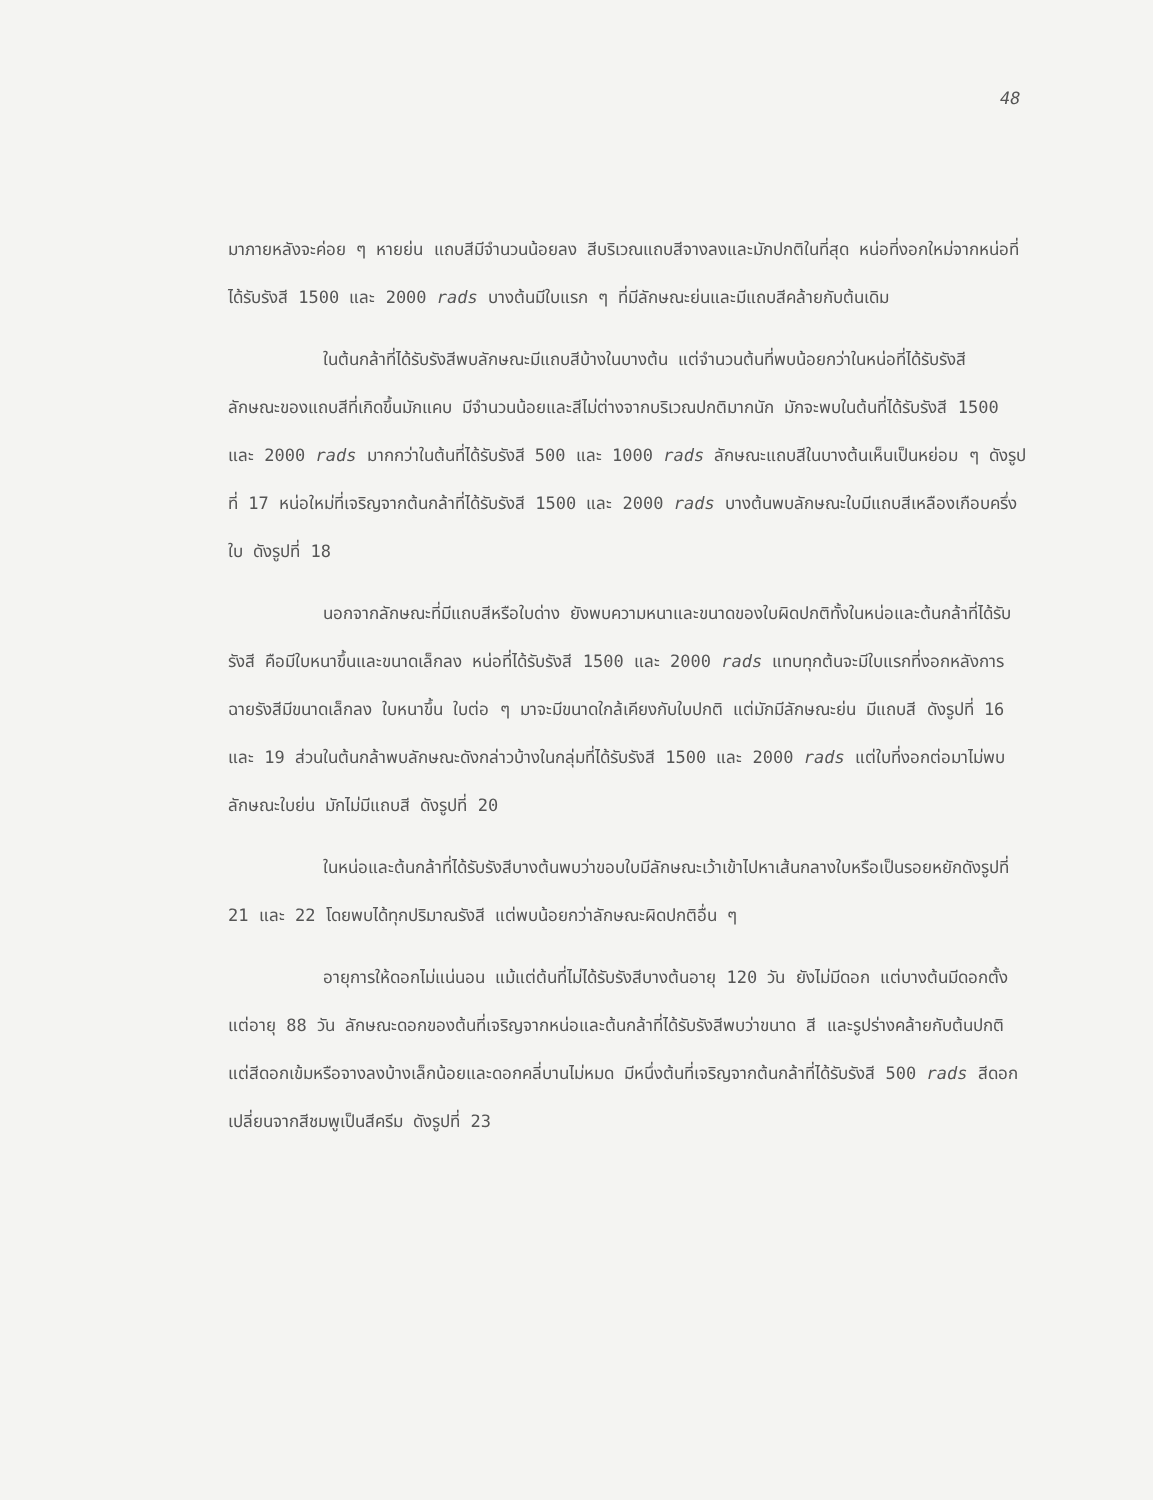48
มาภายหลังจะค่อย ๆ หายย่น แถบสีมีจำนวนน้อยลง สีบริเวณแถบสีจางลงและมักปกติในที่สุด หน่อที่งอกใหม่จากหน่อที่ได้รับรังสี 1500 และ 2000 rads บางต้นมีใบแรก ๆ ที่มีลักษณะย่นและมีแถบสีคล้ายกับต้นเดิม
ในต้นกล้าที่ได้รับรังสีพบลักษณะมีแถบสีบ้างในบางต้น แต่จำนวนต้นที่พบน้อยกว่าในหน่อที่ได้รับรังสี ลักษณะของแถบสีที่เกิดขึ้นมักแคบ มีจำนวนน้อยและสีไม่ต่างจากบริเวณปกติมากนัก มักจะพบในต้นที่ได้รับรังสี 1500 และ 2000 rads มากกว่าในต้นที่ได้รับรังสี 500 และ 1000 rads ลักษณะแถบสีในบางต้นเห็นเป็นหย่อม ๆ ดังรูปที่ 17 หน่อใหม่ที่เจริญจากต้นกล้าที่ได้รับรังสี 1500 และ 2000 rads บางต้นพบลักษณะใบมีแถบสีเหลืองเกือบครึ่งใบ ดังรูปที่ 18
นอกจากลักษณะที่มีแถบสีหรือใบด่าง ยังพบความหนาและขนาดของใบผิดปกติทั้งในหน่อและต้นกล้าที่ได้รับรังสี คือมีใบหนาขึ้นและขนาดเล็กลง หน่อที่ได้รับรังสี 1500 และ 2000 rads แทบทุกต้นจะมีใบแรกที่งอกหลังการฉายรังสีมีขนาดเล็กลง ใบหนาขึ้น ใบต่อ ๆ มาจะมีขนาดใกล้เคียงกับใบปกติ แต่มักมีลักษณะย่น มีแถบสี ดังรูปที่ 16 และ 19 ส่วนในต้นกล้าพบลักษณะดังกล่าวบ้างในกลุ่มที่ได้รับรังสี 1500 และ 2000 rads แต่ใบที่งอกต่อมาไม่พบลักษณะใบย่น มักไม่มีแถบสี ดังรูปที่ 20
ในหน่อและต้นกล้าที่ได้รับรังสีบางต้นพบว่าขอบใบมีลักษณะเว้าเข้าไปหาเส้นกลางใบหรือเป็นรอยหยักดังรูปที่ 21 และ 22 โดยพบได้ทุกปริมาณรังสี แต่พบน้อยกว่าลักษณะผิดปกติอื่น ๆ
อายุการให้ดอกไม่แน่นอน แม้แต่ต้นที่ไม่ได้รับรังสีบางต้นอายุ 120 วัน ยังไม่มีดอก แต่บางต้นมีดอกตั้งแต่อายุ 88 วัน ลักษณะดอกของต้นที่เจริญจากหน่อและต้นกล้าที่ได้รับรังสีพบว่าขนาด สี และรูปร่างคล้ายกับต้นปกติ แต่สีดอกเข้มหรือจางลงบ้างเล็กน้อยและดอกคลี่บานไม่หมด มีหนึ่งต้นที่เจริญจากต้นกล้าที่ได้รับรังสี 500 rads สีดอกเปลี่ยนจากสีชมพูเป็นสีครีม ดังรูปที่ 23